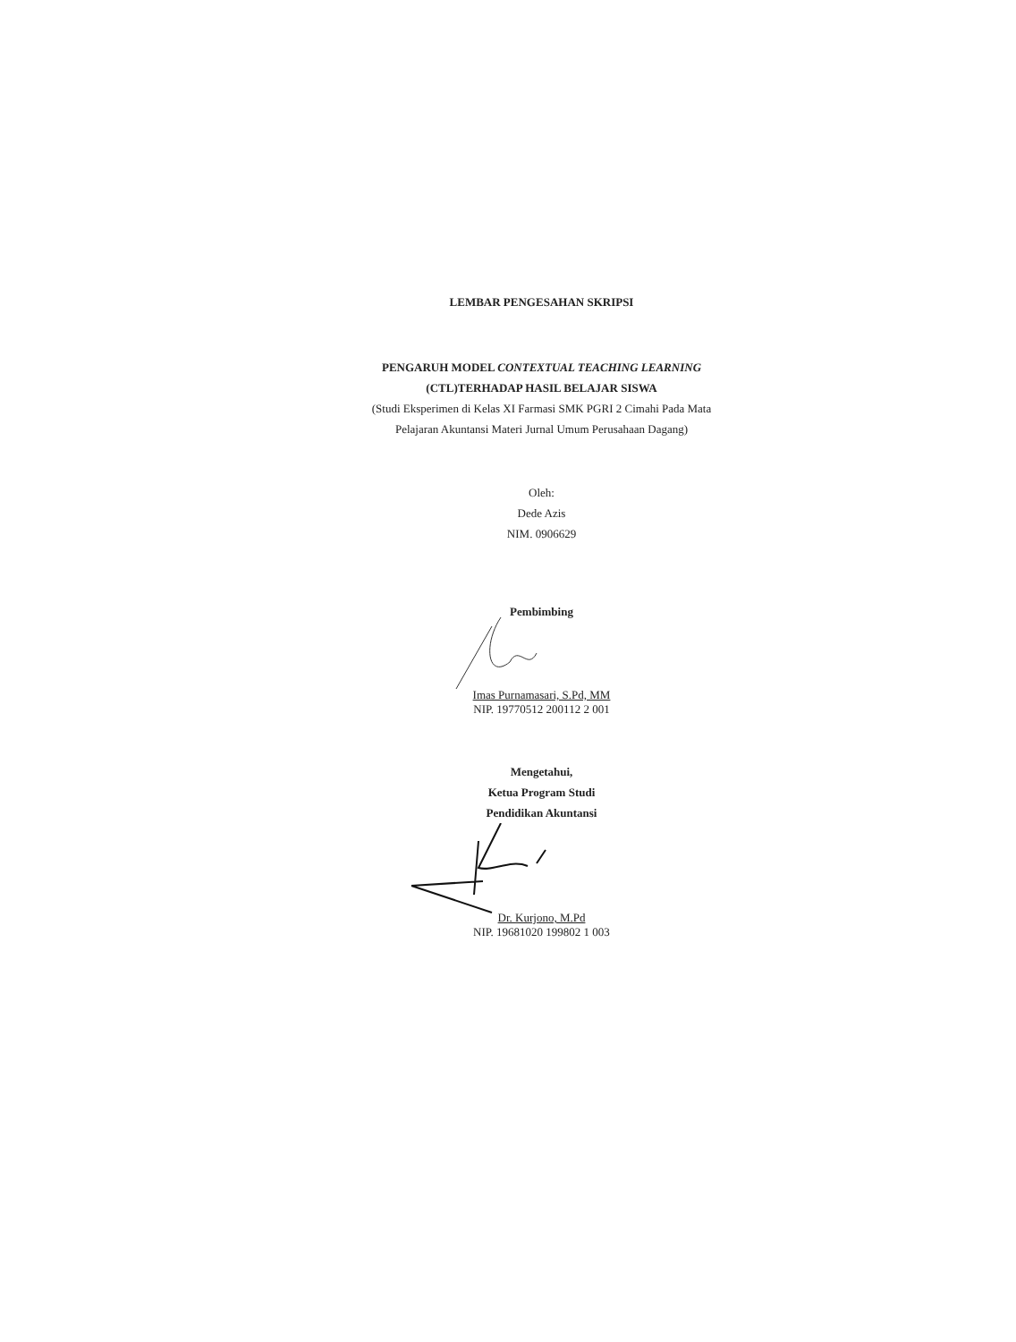LEMBAR PENGESAHAN SKRIPSI
PENGARUH MODEL CONTEXTUAL TEACHING LEARNING
(CTL)TERHADAP HASIL BELAJAR SISWA
(Studi Eksperimen di Kelas XI Farmasi SMK PGRI 2 Cimahi Pada Mata
Pelajaran Akuntansi Materi Jurnal Umum Perusahaan Dagang)
Oleh:
Dede Azis
NIM. 0906629
Pembimbing
Imas Purnamasari, S.Pd, MM
NIP. 19770512 200112 2 001
Mengetahui,
Ketua Program Studi
Pendidikan Akuntansi
Dr. Kurjono, M.Pd
NIP. 19681020 199802 1 003